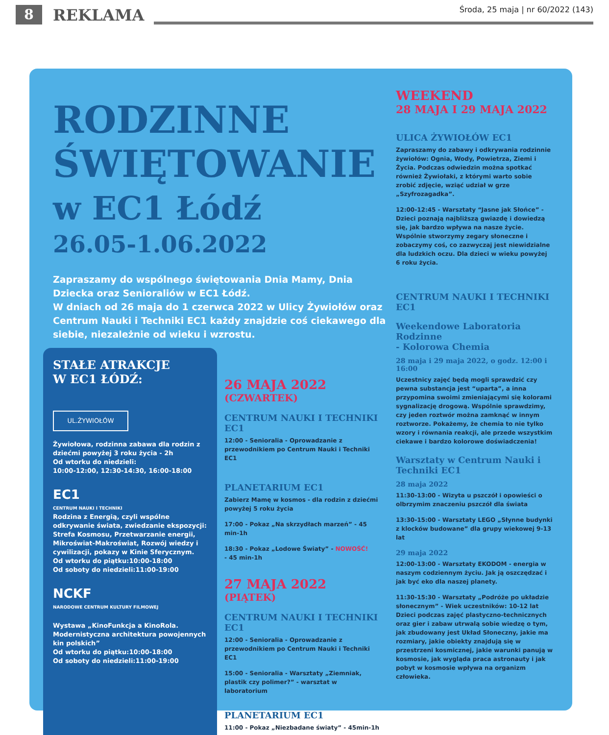8
REKLAMA
Środa, 25 maja | nr 60/2022 (143)
RODZINNE
ŚWIĘTOWANIE
w EC1 Łódź
26.05-1.06.2022
Zapraszamy do wspólnego świętowania Dnia Mamy, Dnia Dziecka oraz Senioraliów w EC1 Łódź.
W dniach od 26 maja do 1 czerwca 2022 w Ulicy Żywiołów oraz Centrum Nauki i Techniki EC1 każdy znajdzie coś ciekawego dla siebie, niezależnie od wieku i wzrostu.
STAŁE ATRAKCJE
W EC1 ŁÓDŹ:
UL.ŻYWIOŁÓW
Żywiołowa, rodzinna zabawa dla rodzin z dziećmi powyżej 3 roku życia - 2h
Od wtorku do niedzieli:
10:00-12:00, 12:30-14:30, 16:00-18:00
EC1
CENTRUM NAUKI I TECHNIKI
Rodzina z Energią, czyli wspólne odkrywanie świata, zwiedzanie ekspozycji: Strefa Kosmosu, Przetwarzanie energii, Mikroświat-Makroświat, Rozwój wiedzy i cywilizacji, pokazy w Kinie Sferycznym.
Od wtorku do piątku:10:00-18:00
Od soboty do niedzieli:11:00-19:00
NCKF
NARODOWE CENTRUM KULTURY FILMOWEJ
Wystawa „KinoFunkcja a KinoRola. Modernistyczna architektura powojennych kin polskich”
Od wtorku do piątku:10:00-18:00
Od soboty do niedzieli:11:00-19:00
26 MAJA 2022
(CZWARTEK)
CENTRUM NAUKI I TECHNIKI EC1
12:00 - Senioralia - Oprowadzanie z przewodnikiem po Centrum Nauki i Techniki EC1
PLANETARIUM EC1
Zabierz Mamę w kosmos - dla rodzin z dziećmi powyżej 5 roku życia
17:00 - Pokaz „Na skrzydłach marzeń” - 45 min-1h
18:30 - Pokaz „Lodowe Światy” - NOWOŚĆ!
- 45 min-1h
27 MAJA 2022
(PIĄTEK)
CENTRUM NAUKI I TECHNIKI EC1
12:00 - Senioralia - Oprowadzanie z przewodnikiem po Centrum Nauki i Techniki EC1
15:00 - Senioralia - Warsztaty „Ziemniak, plastik czy polimer?” - warsztat w laboratorium
PLANETARIUM EC1
11:00 - Pokaz „Niezbadane światy” - 45min-1h
WEEKEND
28 MAJA I 29 MAJA 2022
ULICA ŻYWIOŁÓW EC1
Zapraszamy do zabawy i odkrywania rodzinnie żywiołów: Ognia, Wody, Powietrza, Ziemi i Życia. Podczas odwiedzin można spotkać również Żywiołaki, z którymi warto sobie zrobić zdjęcie, wziąć udział w grze „Szyfrozagadka”.
12:00-12:45 - Warsztaty “Jasne jak Słońce” - Dzieci poznają najbliższą gwiazdę i dowiedzą się, jak bardzo wpływa na nasze życie. Wspólnie stworzymy zegary słoneczne i zobaczymy coś, co zazwyczaj jest niewidzialne dla ludzkich oczu. Dla dzieci w wieku powyżej 6 roku życia.
CENTRUM NAUKI I TECHNIKI EC1
Weekendowe Laboratoria Rodzinne
- Kolorowa Chemia
28 maja i 29 maja 2022, o godz. 12:00 i 16:00
Uczestnicy zajęć będą mogli sprawdzić czy pewna substancja jest “uparta”, a inna przypomina swoimi zmieniającymi się kolorami sygnalizację drogową. Wspólnie sprawdzimy, czy jeden roztwór można zamknąć w innym roztworze. Pokażemy, że chemia to nie tylko wzory i równania reakcji, ale przede wszystkim ciekawe i bardzo kolorowe doświadczenia!
Warsztaty w Centrum Nauki i Techniki EC1
28 maja 2022
11:30-13:00 - Wizyta u pszczół i opowieści o olbrzymim znaczeniu pszczół dla świata
13:30-15:00 - Warsztaty LEGO „Słynne budynki z klocków budowane” dla grupy wiekowej 9-13 lat
29 maja 2022
12:00-13:00 - Warsztaty EKODOM - energia w naszym codziennym życiu. Jak ją oszczędzać i jak być eko dla naszej planety.
11:30-15:30 - Warsztaty „Podróże po układzie słonecznym” - Wiek uczestników: 10-12 lat
Dzieci podczas zajęć plastyczno-technicznych oraz gier i zabaw utrwalą sobie wiedzę o tym, jak zbudowany jest Układ Słoneczny, jakie ma rozmiary, jakie obiekty znajdują się w przestrzeni kosmicznej, jakie warunki panują w kosmosie, jak wygląda praca astronauty i jak pobyt w kosmosie wpływa na organizm człowieka.